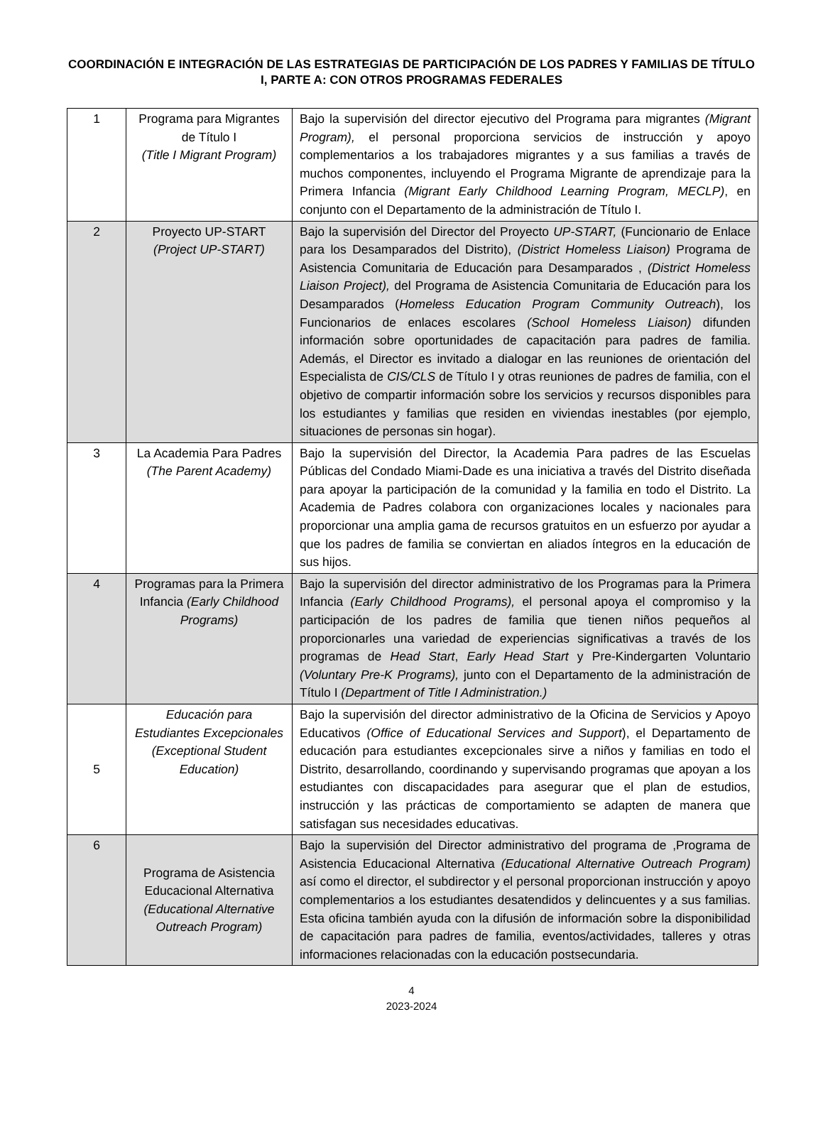COORDINACIÓN E INTEGRACIÓN DE LAS ESTRATEGIAS DE PARTICIPACIÓN DE LOS PADRES Y FAMILIAS DE TÍTULO I, PARTE A: CON OTROS PROGRAMAS FEDERALES
| 1 | Programa para Migrantes de Título I (Title I Migrant Program) | Bajo la supervisión del director ejecutivo del Programa para migrantes (Migrant Program), el personal proporciona servicios de instrucción y apoyo complementarios a los trabajadores migrantes y a sus familias a través de muchos componentes, incluyendo el Programa Migrante de aprendizaje para la Primera Infancia (Migrant Early Childhood Learning Program, MECLP) , en conjunto con el Departamento de la administración de Título I. |
| 2 | Proyecto UP-START (Project UP-START) | Bajo la supervisión del Director del Proyecto UP-START, (Funcionario de Enlace para los Desamparados del Distrito), (District Homeless Liaison) Programa de Asistencia Comunitaria de Educación para Desamparados , (District Homeless Liaison Project), del Programa de Asistencia Comunitaria de Educación para los Desamparados ( Homeless Education Program Community Outreach ), los Funcionarios de enlaces escolares (School Homeless Liaison) difunden información sobre oportunidades de capacitación para padres de familia. Además, el Director es invitado a dialogar en las reuniones de orientación del Especialista de CIS/CLS de Título I y otras reuniones de padres de familia, con el objetivo de compartir información sobre los servicios y recursos disponibles para los estudiantes y familias que residen en viviendas inestables (por ejemplo, situaciones de personas sin hogar). |
| 3 | La Academia Para Padres (The Parent Academy) | Bajo la supervisión del Director, la Academia Para padres de las Escuelas Públicas del Condado Miami-Dade es una iniciativa a través del Distrito diseñada para apoyar la participación de la comunidad y la familia en todo el Distrito. La Academia de Padres colabora con organizaciones locales y nacionales para proporcionar una amplia gama de recursos gratuitos en un esfuerzo por ayudar a que los padres de familia se conviertan en aliados íntegros en la educación de sus hijos. |
| 4 | Programas para la Primera Infancia (Early Childhood Programs) | Bajo la supervisión del director administrativo de los Programas para la Primera Infancia (Early Childhood Programs), el personal apoya el compromiso y la participación de los padres de familia que tienen niños pequeños al proporcionarles una variedad de experiencias significativas a través de los programas de Head Start , Early Head Start y Pre-Kindergarten Voluntario (Voluntary Pre-K Programs), junto con el Departamento de la administración de Título I (Department of Title I Administration.) |
| 5 | Educación para Estudiantes Excepcionales (Exceptional Student Education) | Bajo la supervisión del director administrativo de la Oficina de Servicios y Apoyo Educativos (Office of Educational Services and Support ), el Departamento de educación para estudiantes excepcionales sirve a niños y familias en todo el Distrito, desarrollando, coordinando y supervisando programas que apoyan a los estudiantes con discapacidades para asegurar que el plan de estudios, instrucción y las prácticas de comportamiento se adapten de manera que satisfagan sus necesidades educativas. |
| 6 | Programa de Asistencia Educacional Alternativa (Educational Alternative Outreach Program) | Bajo la supervisión del Director administrativo del programa de ,Programa de Asistencia Educacional Alternativa (Educational Alternative Outreach Program) así como el director, el subdirector y el personal proporcionan instrucción y apoyo complementarios a los estudiantes desatendidos y delincuentes y a sus familias. Esta oficina también ayuda con la difusión de información sobre la disponibilidad de capacitación para padres de familia, eventos/actividades, talleres y otras informaciones relacionadas con la educación postsecundaria. |
4
2023-2024